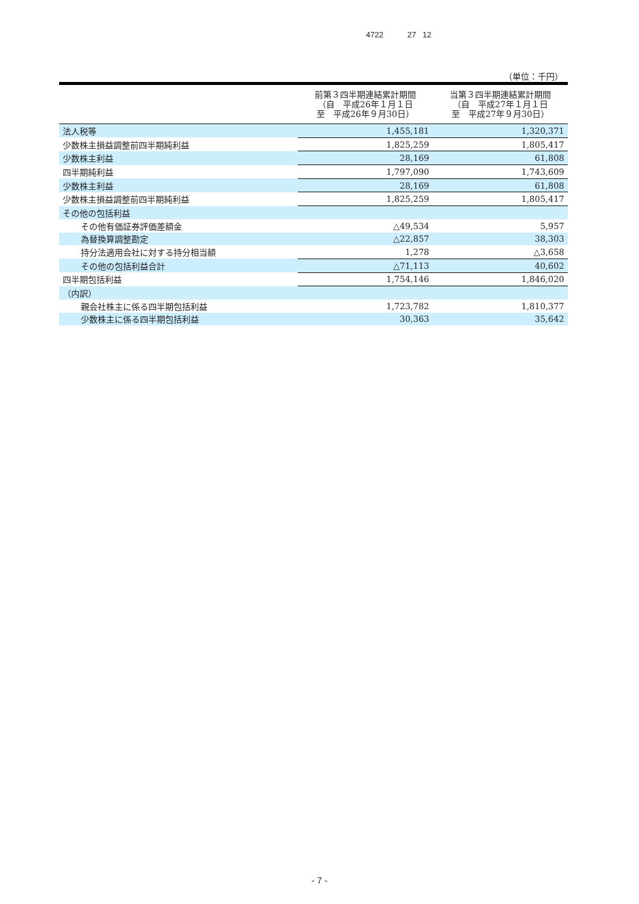4722 27 12
（単位：千円）
| | 前第３四半期連結累計期間 （自 平成26年１月１日 至 平成26年９月30日） | 当第３四半期連結累計期間 （自 平成27年１月１日 至 平成27年９月30日） |
| --- | --- | --- |
| 法人税等 | 1,455,181 | 1,320,371 |
| 少数株主損益調整前四半期純利益 | 1,825,259 | 1,805,417 |
| 少数株主利益 | 28,169 | 61,808 |
| 四半期純利益 | 1,797,090 | 1,743,609 |
| 少数株主利益 | 28,169 | 61,808 |
| 少数株主損益調整前四半期純利益 | 1,825,259 | 1,805,417 |
| その他の包括利益 | | |
| その他有価証券評価差額金 | △49,534 | 5,957 |
| 為替換算調整勘定 | △22,857 | 38,303 |
| 持分法適用会社に対する持分相当額 | 1,278 | △3,658 |
| その他の包括利益合計 | △71,113 | 40,602 |
| 四半期包括利益 | 1,754,146 | 1,846,020 |
| （内訳） | | |
| 親会社株主に係る四半期包括利益 | 1,723,782 | 1,810,377 |
| 少数株主に係る四半期包括利益 | 30,363 | 35,642 |
- 7 -